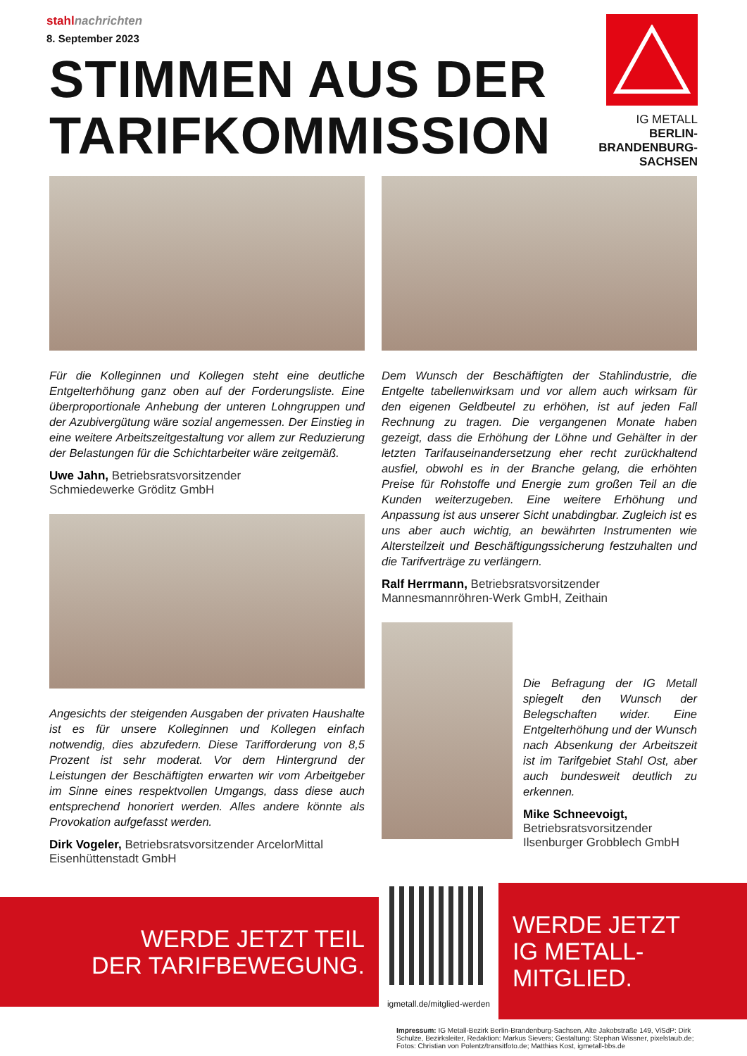stahlnachrichten
8. September 2023
STIMMEN AUS DER
TARIFKOMMISSION
IG METALL
BERLIN-
BRANDENBURG-
SACHSEN
Für die Kolleginnen und Kollegen steht eine deutliche Entgelterhöhung ganz oben auf der Forderungsliste. Eine überproportionale Anhebung der unteren Lohngruppen und der Azubivergütung wäre sozial angemessen. Der Einstieg in eine weitere Arbeitszeitgestaltung vor allem zur Reduzierung der Belastungen für die Schichtarbeiter wäre zeitgemäß.
Uwe Jahn, Betriebsratsvorsitzender
Schmiedewerke Gröditz GmbH
Angesichts der steigenden Ausgaben der privaten Haushalte ist es für unsere Kolleginnen und Kollegen einfach notwendig, dies abzufedern. Diese Tarifforderung von 8,5 Prozent ist sehr moderat. Vor dem Hintergrund der Leistungen der Beschäftigten erwarten wir vom Arbeitgeber im Sinne eines respektvollen Umgangs, dass diese auch entsprechend honoriert werden. Alles andere könnte als Provokation aufgefasst werden.
Dirk Vogeler, Betriebsratsvorsitzender ArcelorMittal Eisenhüttenstadt GmbH
Dem Wunsch der Beschäftigten der Stahlindustrie, die Entgelte tabellenwirksam und vor allem auch wirksam für den eigenen Geldbeutel zu erhöhen, ist auf jeden Fall Rechnung zu tragen. Die vergangenen Monate haben gezeigt, dass die Erhöhung der Löhne und Gehälter in der letzten Tarifauseinandersetzung eher recht zurückhaltend ausfiel, obwohl es in der Branche gelang, die erhöhten Preise für Rohstoffe und Energie zum großen Teil an die Kunden weiterzugeben. Eine weitere Erhöhung und Anpassung ist aus unserer Sicht unabdingbar. Zugleich ist es uns aber auch wichtig, an bewährten Instrumenten wie Altersteilzeit und Beschäftigungssicherung festzuhalten und die Tarifverträge zu verlängern.
Ralf Herrmann, Betriebsratsvorsitzender Mannesmannröhren-Werk GmbH, Zeithain
Die Befragung der IG Metall spiegelt den Wunsch der Belegschaften wider. Eine Entgelterhöhung und der Wunsch nach Absenkung der Arbeitszeit ist im Tarifgebiet Stahl Ost, aber auch bundesweit deutlich zu erkennen.
Mike Schneevoigt, Betriebsrats­vorsitzender Ilsenburger Grobblech GmbH
WERDE JETZT TEIL
DER TARIFBEWEGUNG.
igmetall.de/mitglied-werden
WERDE JETZT
IG METALL-MITGLIED.
Impressum: IG Metall-Bezirk Berlin-Brandenburg-Sachsen, Alte Jakobstraße 149, ViSdP: Dirk Schulze, Bezirksleiter, Redaktion: Markus Sievers; Gestaltung: Stephan Wissner, pixelstaub.de;
Fotos: Christian von Polentz/transitfoto.de; Matthias Kost, igmetall-bbs.de